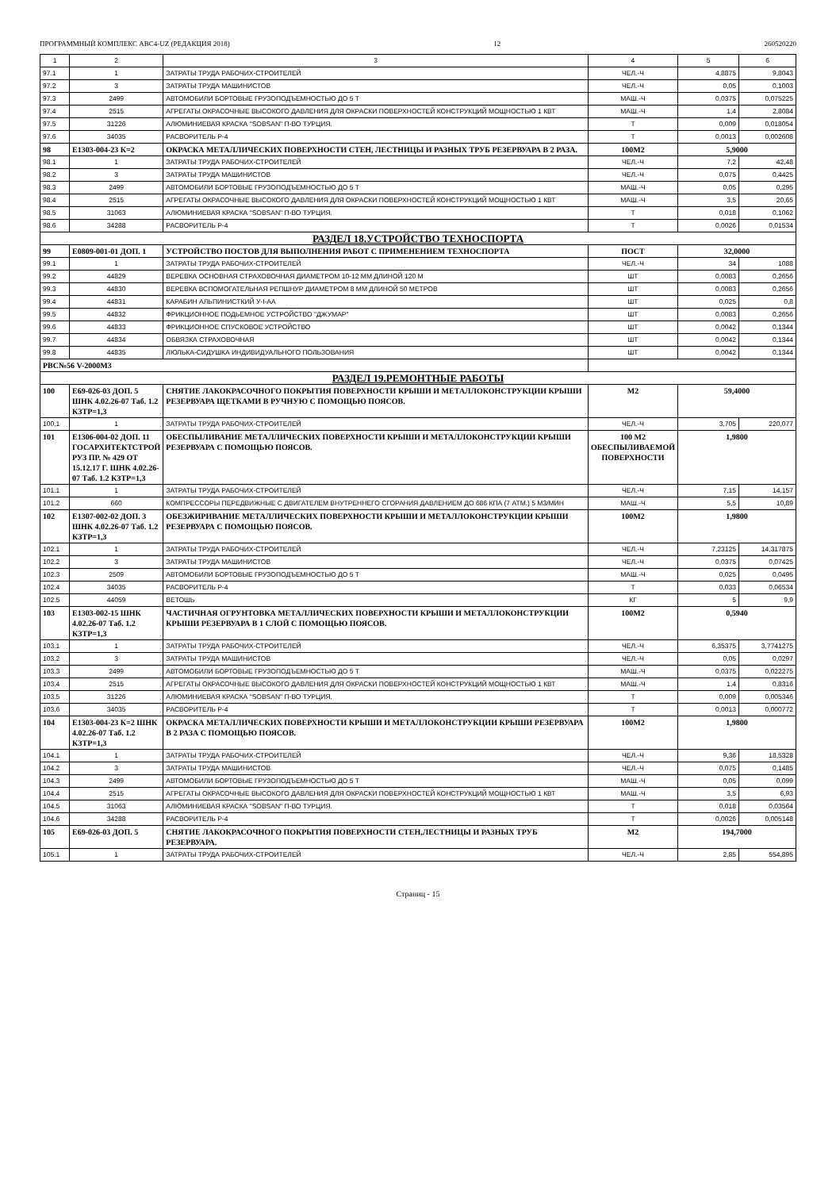ПРОГРАММНЫЙ КОМПЛЕКС ABC4-UZ (РЕДАКЦИЯ 2018) 12 260520220
| 1 | 2 | 3 | 4 | 5 | 6 |
| --- | --- | --- | --- | --- | --- |
| 97.1 | 1 | ЗАТРАТЫ ТРУДА РАБОЧИХ-СТРОИТЕЛЕЙ | ЧЕЛ.-Ч | 4,8875 | 9,8043 |
| 97.2 | 3 | ЗАТРАТЫ ТРУДА МАШИНИСТОВ | ЧЕЛ.-Ч | 0,05 | 0,1003 |
| 97.3 | 2499 | АВТОМОБИЛИ БОРТОВЫЕ ГРУЗОПОДЪЕМНОСТЬЮ ДО 5 Т | МАШ.-Ч | 0,0375 | 0,075225 |
| 97.4 | 2515 | АГРЕГАТЫ ОКРАСОЧНЫЕ ВЫСОКОГО ДАВЛЕНИЯ ДЛЯ ОКРАСКИ ПОВЕРХНОСТЕЙ КОНСТРУКЦИЙ МОЩНОСТЬЮ 1 КВТ | МАШ.-Ч | 1,4 | 2,8084 |
| 97.5 | 31226 | АЛЮМИНИЕВАЯ КРАСКА "SOBSAN" П-ВО ТУРЦИЯ. | Т | 0,009 | 0,018054 |
| 97.6 | 34035 | РАСВОРИТЕЛЬ Р-4 | Т | 0,0013 | 0,002608 |
| 98 | Е1303-004-23 К=2 | ОКРАСКА МЕТАЛЛИЧЕСКИХ ПОВЕРХНОСТИ СТЕН, ЛЕСТНИЦЫ И РАЗНЫХ ТРУБ РЕЗЕРВУАРА В 2 РАЗА. | 100М2 | 5,9000 | |
| 98.1 | 1 | ЗАТРАТЫ ТРУДА РАБОЧИХ-СТРОИТЕЛЕЙ | ЧЕЛ.-Ч | 7,2 | 42,48 |
| 98.2 | 3 | ЗАТРАТЫ ТРУДА МАШИНИСТОВ | ЧЕЛ.-Ч | 0,075 | 0,4425 |
| 98.3 | 2499 | АВТОМОБИЛИ БОРТОВЫЕ ГРУЗОПОДЪЕМНОСТЬЮ ДО 5 Т | МАШ.-Ч | 0,05 | 0,295 |
| 98.4 | 2515 | АГРЕГАТЫ ОКРАСОЧНЫЕ ВЫСОКОГО ДАВЛЕНИЯ ДЛЯ ОКРАСКИ ПОВЕРХНОСТЕЙ КОНСТРУКЦИЙ МОЩНОСТЬЮ 1 КВТ | МАШ.-Ч | 3,5 | 20,65 |
| 98.5 | 31063 | АЛЮМИНИЕВАЯ КРАСКА "SOBSAN" П-ВО ТУРЦИЯ. | Т | 0,018 | 0,1062 |
| 98.6 | 34288 | РАСВОРИТЕЛЬ Р-4 | Т | 0,0026 | 0,01534 |
| РАЗДЕЛ 18.УСТРОЙСТВО ТЕХНОСПОРТА | | | | | |
| 99 | Е0809-001-01 ДОП. 1 | УСТРОЙСТВО ПОСТОВ ДЛЯ ВЫПОЛНЕНИЯ РАБОТ С ПРИМЕНЕНИЕМ ТЕХНОСПОРТА | ПОСТ | 32,0000 | |
| 99.1 | 1 | ЗАТРАТЫ ТРУДА РАБОЧИХ-СТРОИТЕЛЕЙ | ЧЕЛ.-Ч | 34 | 1088 |
| 99.2 | 44829 | ВЕРЕВКА ОСНОВНАЯ СТРАХОВОЧНАЯ ДИАМЕТРОМ 10-12 ММ ДЛИНОЙ 120 М | ШТ | 0,0083 | 0,2656 |
| 99.3 | 44830 | ВЕРЕВКА ВСПОМОГАТЕЛЬНАЯ РЕПШНУР ДИАМЕТРОМ 8 ММ ДЛИНОЙ 50 МЕТРОВ | ШТ | 0,0083 | 0,2656 |
| 99.4 | 44831 | КАРАБИН АЛЬПИНИСТКИЙ У-I-АА | ШТ | 0,025 | 0,8 |
| 99.5 | 44832 | ФРИКЦИОННОЕ ПОДЬЕМНОЕ УСТРОЙСТВО "ДЖУМАР" | ШТ | 0,0083 | 0,2656 |
| 99.6 | 44833 | ФРИКЦИОННОЕ СПУСКОВОЕ УСТРОЙСТВО | ШТ | 0,0042 | 0,1344 |
| 99.7 | 44834 | ОБВЯЗКА СТРАХОВОЧНАЯ | ШТ | 0,0042 | 0,1344 |
| 99.8 | 44835 | ЛЮЛЬКА-СИДУШКА ИНДИВИДУАЛЬНОГО ПОЛЬЗОВАНИЯ | ШТ | 0,0042 | 0,1344 |
| РВС№56 V-2000М3 | | | | | |
| РАЗДЕЛ 19.РЕМОНТНЫЕ РАБОТЫ | | | | | |
| 100 | Е69-026-03 ДОП. 5 ШНК 4.02.26-07 Таб. 1.2 КЗТР=1,3 | СНЯТИЕ ЛАКОКРАСОЧНОГО ПОКРЫТИЯ ПОВЕРХНОСТИ КРЫШИ И МЕТАЛЛОКОНСТРУКЦИИ КРЫШИ РЕЗЕРВУАРА ЩЕТКАМИ В РУЧНУЮ С ПОМОЩЬЮ ПОЯСОВ. | М2 | 59,4000 | |
| 100.1 | 1 | ЗАТРАТЫ ТРУДА РАБОЧИХ-СТРОИТЕЛЕЙ | ЧЕЛ.-Ч | 3,705 | 220,077 |
| 101 | Е1306-004-02 ДОП. 11 ГОСАРХИТЕКТСТРОЙ РУЗ ПР. № 429 ОТ 15.12.17 Г. ШНК 4.02.26-07 Таб. 1.2 КЗТР=1,3 | ОБЕСПЫЛИВАНИЕ МЕТАЛЛИЧЕСКИХ ПОВЕРХНОСТИ КРЫШИ И МЕТАЛЛОКОНСТРУКЦИИ КРЫШИ РЕЗЕРВУАРА С ПОМОЩЬЮ ПОЯСОВ. | 100 М2 ОБЕСПЫЛИВАЕМОЙ ПОВЕРХНОСТИ | 1,9800 | |
| 101.1 | 1 | ЗАТРАТЫ ТРУДА РАБОЧИХ-СТРОИТЕЛЕЙ | ЧЕЛ.-Ч | 7,15 | 14,157 |
| 101.2 | 660 | КОМПРЕССОРЫ ПЕРЕДВИЖНЫЕ С ДВИГАТЕЛЕМ ВНУТРЕННЕГО СГОРАНИЯ ДАВЛЕНИЕМ ДО 686 КПА (7 АТМ.) 5 М3/МИН | МАШ.-Ч | 5,5 | 10,89 |
| 102 | Е1307-002-02 ДОП. 3 ШНК 4.02.26-07 Таб. 1.2 КЗТР=1,3 | ОБЕЗЖИРИВАНИЕ МЕТАЛЛИЧЕСКИХ ПОВЕРХНОСТИ КРЫШИ И МЕТАЛЛОКОНСТРУКЦИИ КРЫШИ РЕЗЕРВУАРА С ПОМОЩЬЮ ПОЯСОВ. | 100М2 | 1,9800 | |
| 102.1 | 1 | ЗАТРАТЫ ТРУДА РАБОЧИХ-СТРОИТЕЛЕЙ | ЧЕЛ.-Ч | 7,23125 | 14,317875 |
| 102.2 | 3 | ЗАТРАТЫ ТРУДА МАШИНИСТОВ | ЧЕЛ.-Ч | 0,0375 | 0,07425 |
| 102.3 | 2509 | АВТОМОБИЛИ БОРТОВЫЕ ГРУЗОПОДЪЕМНОСТЬЮ ДО 5 Т | МАШ.-Ч | 0,025 | 0,0495 |
| 102.4 | 34035 | РАСВОРИТЕЛЬ Р-4 | Т | 0,033 | 0,06534 |
| 102.5 | 44059 | ВЕТОШЬ | КГ | 5 | 9,9 |
| 103 | Е1303-002-15 ШНК 4.02.26-07 Таб. 1.2 КЗТР=1,3 | ЧАСТИЧНАЯ ОГРУНТОВКА МЕТАЛЛИЧЕСКИХ ПОВЕРХНОСТИ КРЫШИ И МЕТАЛЛОКОНСТРУКЦИИ КРЫШИ РЕЗЕРВУАРА В 1 СЛОЙ С ПОМОЩЬЮ ПОЯСОВ. | 100М2 | 0,5940 | |
| 103.1 | 1 | ЗАТРАТЫ ТРУДА РАБОЧИХ-СТРОИТЕЛЕЙ | ЧЕЛ.-Ч | 6,35375 | 3,7741275 |
| 103.2 | 3 | ЗАТРАТЫ ТРУДА МАШИНИСТОВ | ЧЕЛ.-Ч | 0,05 | 0,0297 |
| 103.3 | 2499 | АВТОМОБИЛИ БОРТОВЫЕ ГРУЗОПОДЪЕМНОСТЬЮ ДО 5 Т | МАШ.-Ч | 0,0375 | 0,022275 |
| 103.4 | 2515 | АГРЕГАТЫ ОКРАСОЧНЫЕ ВЫСОКОГО ДАВЛЕНИЯ ДЛЯ ОКРАСКИ ПОВЕРХНОСТЕЙ КОНСТРУКЦИЙ МОЩНОСТЬЮ 1 КВТ | МАШ.-Ч | 1,4 | 0,8316 |
| 103.5 | 31226 | АЛЮМИНИЕВАЯ КРАСКА "SOBSAN" П-ВО ТУРЦИЯ. | Т | 0,009 | 0,005346 |
| 103.6 | 34035 | РАСВОРИТЕЛЬ Р-4 | Т | 0,0013 | 0,000772 |
| 104 | Е1303-004-23 К=2 ШНК 4.02.26-07 Таб. 1.2 КЗТР=1,3 | ОКРАСКА МЕТАЛЛИЧЕСКИХ ПОВЕРХНОСТИ КРЫШИ И МЕТАЛЛОКОНСТРУКЦИИ КРЫШИ РЕЗЕРВУАРА В 2 РАЗА С ПОМОЩЬЮ ПОЯСОВ. | 100М2 | 1,9800 | |
| 104.1 | 1 | ЗАТРАТЫ ТРУДА РАБОЧИХ-СТРОИТЕЛЕЙ | ЧЕЛ.-Ч | 9,36 | 18,5328 |
| 104.2 | 3 | ЗАТРАТЫ ТРУДА МАШИНИСТОВ | ЧЕЛ.-Ч | 0,075 | 0,1485 |
| 104.3 | 2499 | АВТОМОБИЛИ БОРТОВЫЕ ГРУЗОПОДЪЕМНОСТЬЮ ДО 5 Т | МАШ.-Ч | 0,05 | 0,099 |
| 104.4 | 2515 | АГРЕГАТЫ ОКРАСОЧНЫЕ ВЫСОКОГО ДАВЛЕНИЯ ДЛЯ ОКРАСКИ ПОВЕРХНОСТЕЙ КОНСТРУКЦИЙ МОЩНОСТЬЮ 1 КВТ | МАШ.-Ч | 3,5 | 6,93 |
| 104.5 | 31063 | АЛЮМИНИЕВАЯ КРАСКА "SOBSAN" П-ВО ТУРЦИЯ. | Т | 0,018 | 0,03564 |
| 104.6 | 34288 | РАСВОРИТЕЛЬ Р-4 | Т | 0,0026 | 0,005148 |
| 105 | Е69-026-03 ДОП. 5 | СНЯТИЕ ЛАКОКРАСОЧНОГО ПОКРЫТИЯ ПОВЕРХНОСТИ СТЕН,ЛЕСТНИЦЫ И РАЗНЫХ ТРУБ РЕЗЕРВУАРА. | М2 | 194,7000 | |
| 105.1 | 1 | ЗАТРАТЫ ТРУДА РАБОЧИХ-СТРОИТЕЛЕЙ | ЧЕЛ.-Ч | 2,85 | 554,895 |
Страниц - 15